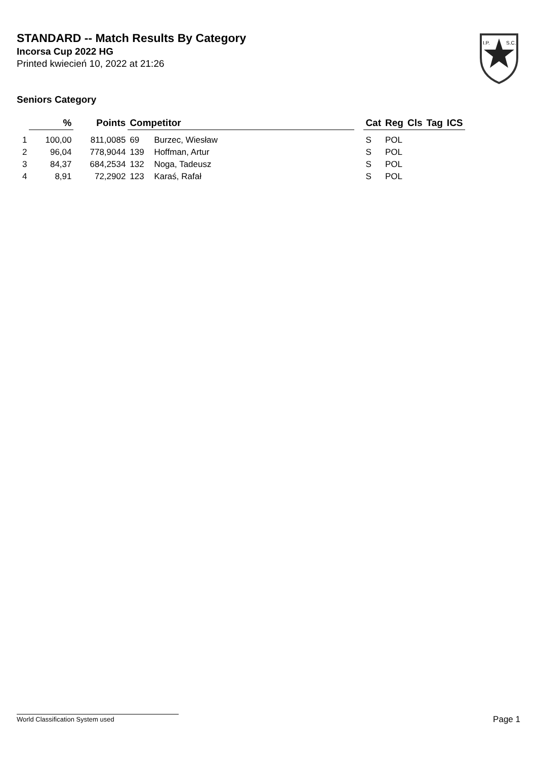STANDARD -- Match Results By Category
Incorsa Cup 2022 HG
Printed kwiecień 10, 2022 at 21:26
I.P.
S.C.
Seniors Category
| | % | | Points | Competitor | | | Cat | Reg | Cls | Tag | ICS |
| --- | --- | --- | --- | --- | --- | --- | --- | --- | --- | --- | --- |
| 1 | 100,00 | | 811,0085 | 69 | Burzec, Wiesław | | S | POL | | | |
| 2 | 96,04 | | 778,9044 | 139 | Hoffman, Artur | | S | POL | | | |
| 3 | 84,37 | | 684,2534 | 132 | Noga, Tadeusz | | S | POL | | | |
| 4 | 8,91 | | 72,2902 | 123 | Karaś, Rafał | | S | POL | | | |
World Classification System used Page 1